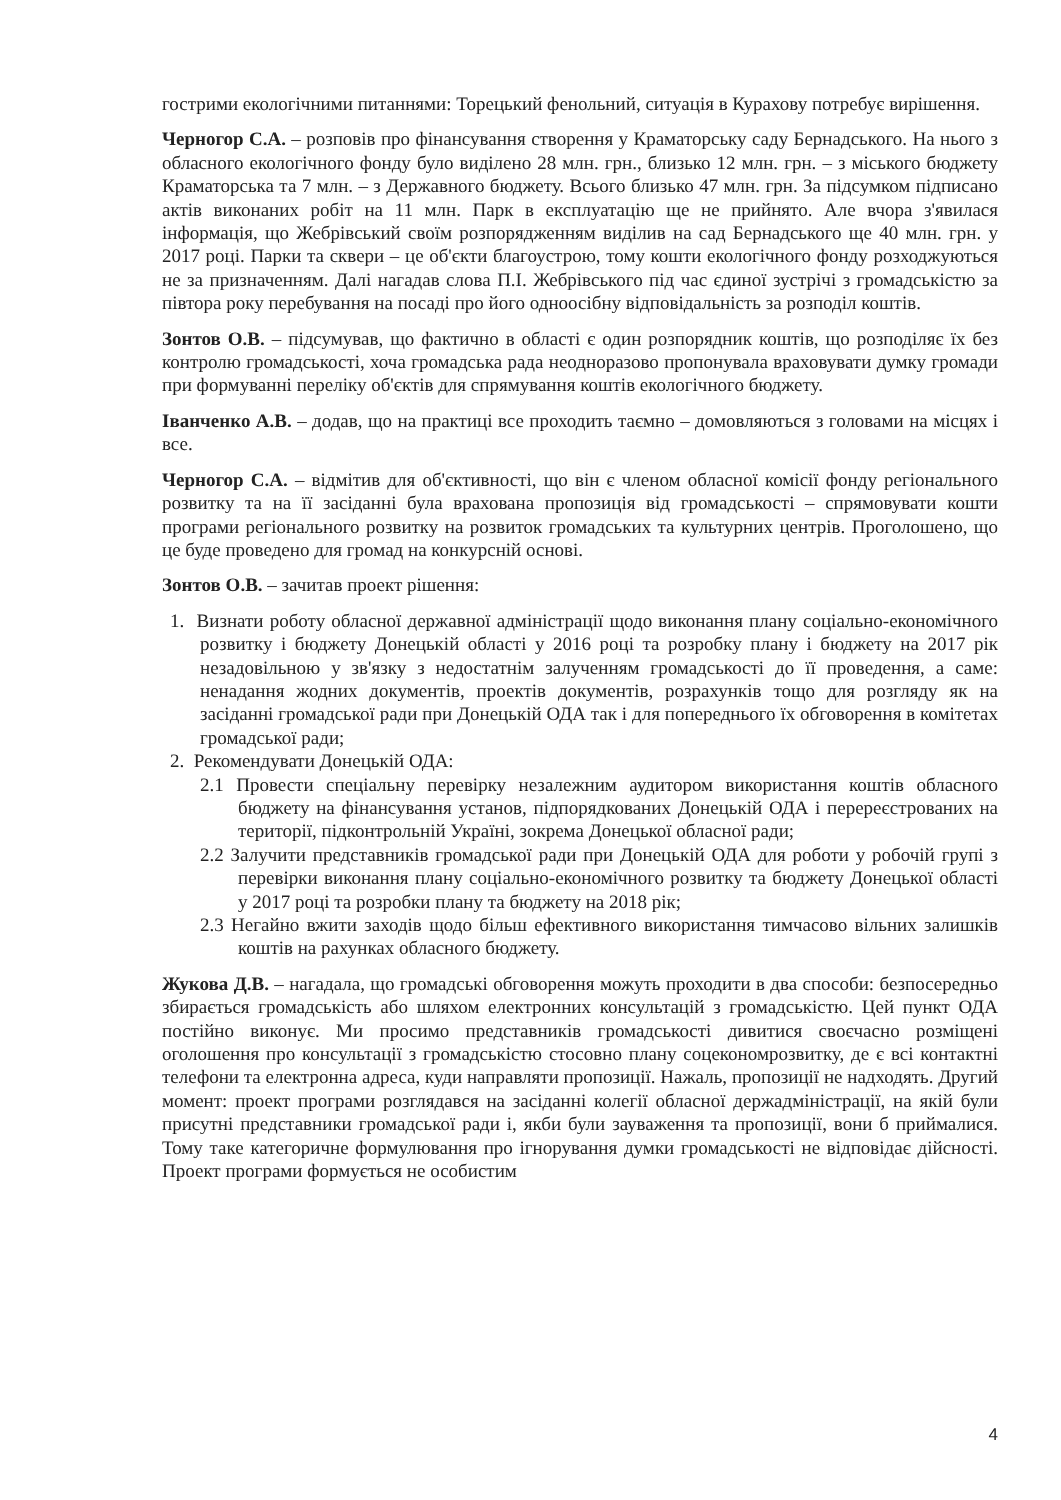гострими екологічними питаннями: Торецький фенольний, ситуація в Курахову потребує вирішення.
Черногор С.А. – розповів про фінансування створення у Краматорську саду Бернадського. На нього з обласного екологічного фонду було виділено 28 млн. грн., близько 12 млн. грн. – з міського бюджету Краматорська та 7 млн. – з Державного бюджету. Всього близько 47 млн. грн. За підсумком підписано актів виконаних робіт на 11 млн. Парк в експлуатацію ще не прийнято. Але вчора з'явилася інформація, що Жебрівський своїм розпорядженням виділив на сад Бернадського ще 40 млн. грн. у 2017 році. Парки та сквери – це об'єкти благоустрою, тому кошти екологічного фонду розходжуються не за призначенням. Далі нагадав слова П.І. Жебрівського під час єдиної зустрічі з громадськістю за півтора року перебування на посаді про його одноосібну відповідальність за розподіл коштів.
Зонтов О.В. – підсумував, що фактично в області є один розпорядник коштів, що розподіляє їх без контролю громадськості, хоча громадська рада неодноразово пропонувала враховувати думку громади при формуванні переліку об'єктів для спрямування коштів екологічного бюджету.
Іванченко А.В. – додав, що на практиці все проходить таємно – домовляються з головами на місцях і все.
Черногор С.А. – відмітив для об'єктивності, що він є членом обласної комісії фонду регіонального розвитку та на її засіданні була врахована пропозиція від громадськості – спрямовувати кошти програми регіонального розвитку на розвиток громадських та культурних центрів. Проголошено, що це буде проведено для громад на конкурсній основі.
Зонтов О.В. – зачитав проект рішення:
1. Визнати роботу обласної державної адміністрації щодо виконання плану соціально-економічного розвитку і бюджету Донецькій області у 2016 році та розробку плану і бюджету на 2017 рік незадовільною у зв'язку з недостатнім залученням громадськості до її проведення, а саме: ненадання жодних документів, проектів документів, розрахунків тощо для розгляду як на засіданні громадської ради при Донецькій ОДА так і для попереднього їх обговорення в комітетах громадської ради;
2. Рекомендувати Донецькій ОДА:
2.1 Провести спеціальну перевірку незалежним аудитором використання коштів обласного бюджету на фінансування установ, підпорядкованих Донецькій ОДА і перереєстрованих на території, підконтрольній Україні, зокрема Донецької обласної ради;
2.2 Залучити представників громадської ради при Донецькій ОДА для роботи у робочій групі з перевірки виконання плану соціально-економічного розвитку та бюджету Донецької області у 2017 році та розробки плану та бюджету на 2018 рік;
2.3 Негайно вжити заходів щодо більш ефективного використання тимчасово вільних залишків коштів на рахунках обласного бюджету.
Жукова Д.В. – нагадала, що громадські обговорення можуть проходити в два способи: безпосередньо збирається громадськість або шляхом електронних консультацій з громадськістю. Цей пункт ОДА постійно виконує. Ми просимо представників громадськості дивитися своєчасно розміщені оголошення про консультації з громадськістю стосовно плану соцекономрозвитку, де є всі контактні телефони та електронна адреса, куди направляти пропозиції. Нажаль, пропозиції не надходять. Другий момент: проект програми розглядався на засіданні колегії обласної держадміністрації, на якій були присутні представники громадської ради і, якби були зауваження та пропозиції, вони б приймалися. Тому таке категоричне формулювання про ігнорування думки громадськості не відповідає дійсності. Проект програми формується не особистим
4